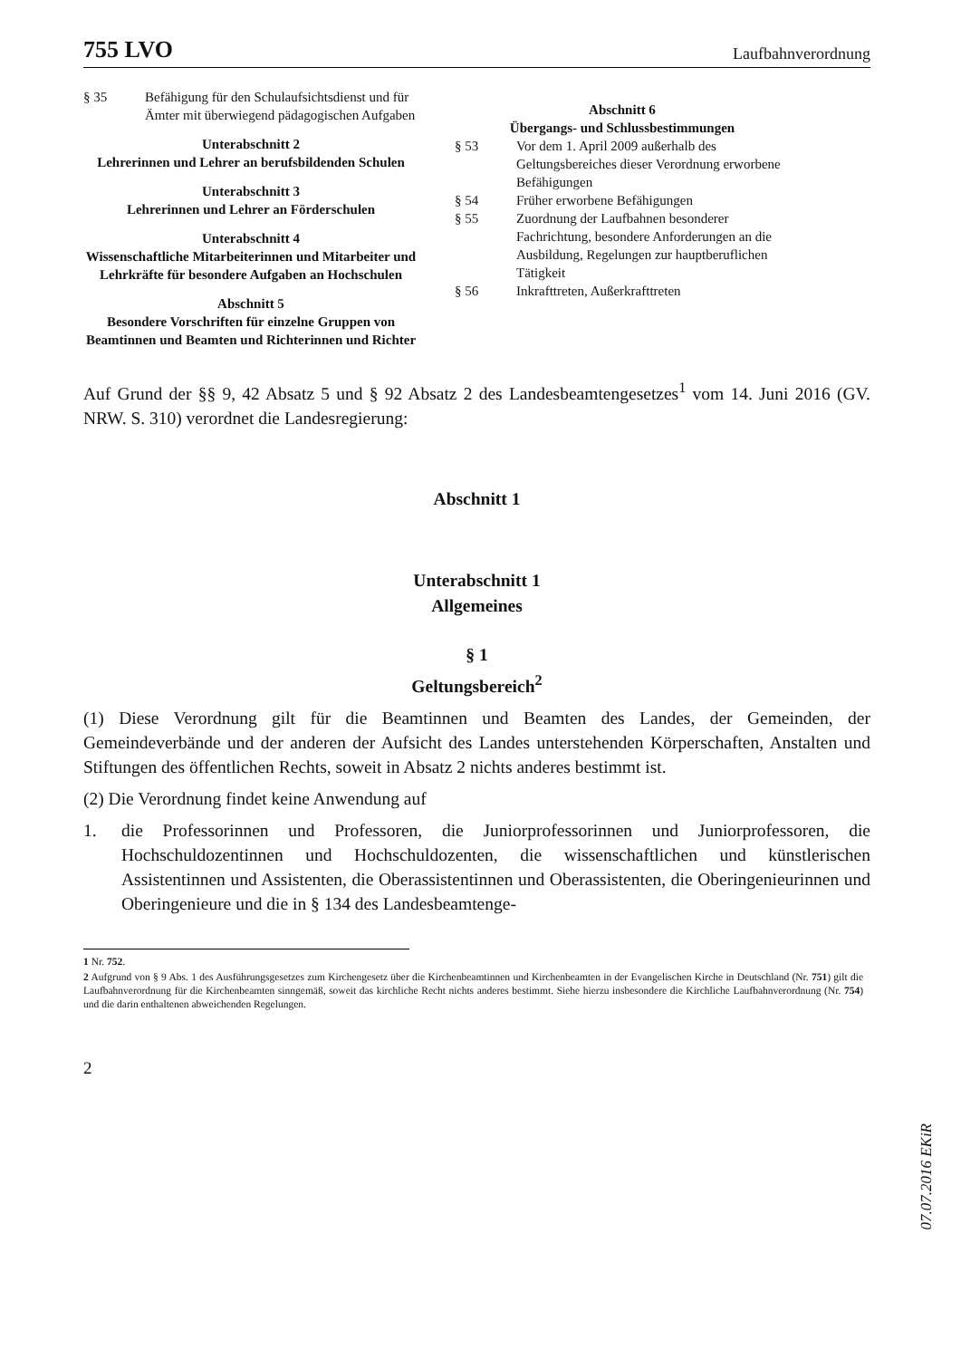755 LVO Laufbahnverordnung
§ 35 Befähigung für den Schulaufsichtsdienst und für Ämter mit überwiegend pädagogischen Aufgaben
Unterabschnitt 2
Lehrerinnen und Lehrer an berufsbildenden Schulen
Unterabschnitt 3
Lehrerinnen und Lehrer an Förderschulen
Unterabschnitt 4
Wissenschaftliche Mitarbeiterinnen und Mitarbeiter und Lehrkräfte für besondere Aufgaben an Hochschulen
Abschnitt 5
Besondere Vorschriften für einzelne Gruppen von Beamtinnen und Beamten und Richterinnen und Richter
Abschnitt 6
Übergangs- und Schlussbestimmungen
§ 53 Vor dem 1. April 2009 außerhalb des Geltungsbereiches dieser Verordnung erworbene Befähigungen
§ 54 Früher erworbene Befähigungen
§ 55 Zuordnung der Laufbahnen besonderer Fachrichtung, besondere Anforderungen an die Ausbildung, Regelungen zur hauptberuflichen Tätigkeit
§ 56 Inkrafttreten, Außerkrafttreten
Auf Grund der §§ 9, 42 Absatz 5 und § 92 Absatz 2 des Landesbeamtengesetzes<sup>1</sup> vom 14. Juni 2016 (GV. NRW. S. 310) verordnet die Landesregierung:
Abschnitt 1
Unterabschnitt 1
Allgemeines
§ 1
Geltungsbereich<sup>2</sup>
(1) Diese Verordnung gilt für die Beamtinnen und Beamten des Landes, der Gemeinden, der Gemeindeverbände und der anderen der Aufsicht des Landes unterstehenden Körperschaften, Anstalten und Stiftungen des öffentlichen Rechts, soweit in Absatz 2 nichts anderes bestimmt ist.
(2) Die Verordnung findet keine Anwendung auf
1. die Professorinnen und Professoren, die Juniorprofessorinnen und Juniorprofessoren, die Hochschuldozentinnen und Hochschuldozenten, die wissenschaftlichen und künstlerischen Assistentinnen und Assistenten, die Oberassistentinnen und Oberassistenten, die Oberingenieurinnen und Oberingenieure und die in § 134 des Landesbeamtenge-
1 Nr. 752.
2 Aufgrund von § 9 Abs. 1 des Ausführungsgesetzes zum Kirchengesetz über die Kirchenbeamtinnen und Kirchenbeamten in der Evangelischen Kirche in Deutschland (Nr. 751) gilt die Laufbahnverordnung für die Kirchenbeamten sinngemäß, soweit das kirchliche Recht nichts anderes bestimmt. Siehe hierzu insbesondere die Kirchliche Laufbahnverordnung (Nr. 754) und die darin enthaltenen abweichenden Regelungen.
2
07.07.2016 EKiR